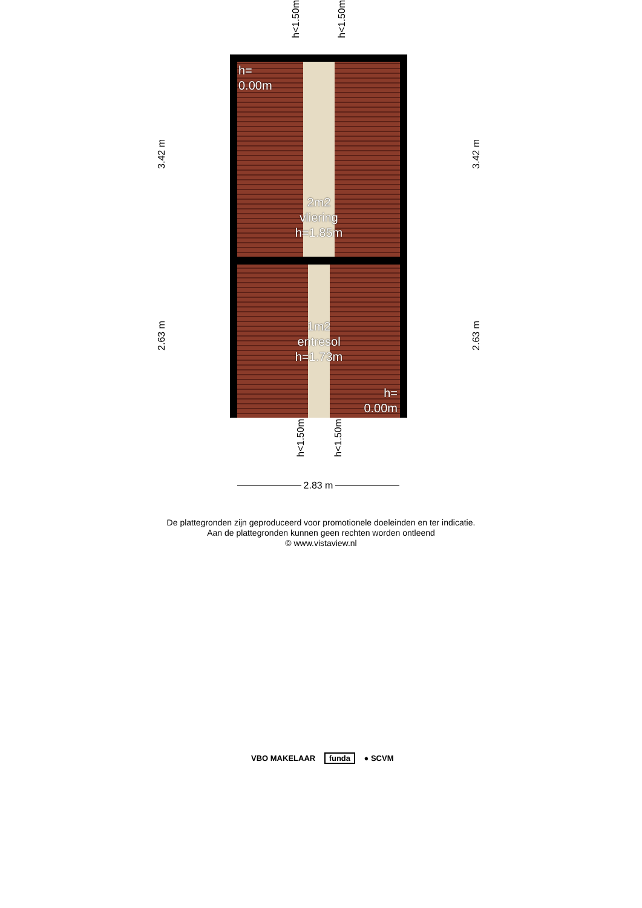h<1.50m
h<1.50m
h=
0.00m
2m2
vliering
h=1.85m
1m2
entresol
h=1.73m
h=
0.00m
3.42 m
3.42 m
2.63 m
2.63 m
h<1.50m
h<1.50m
2.83 m
De plattegronden zijn geproduceerd voor promotionele doeleinden en ter indicatie.
Aan de plattegronden kunnen geen rechten worden ontleend
© www.vistaview.nl
VBO MAKELAAR funda ● SCVM